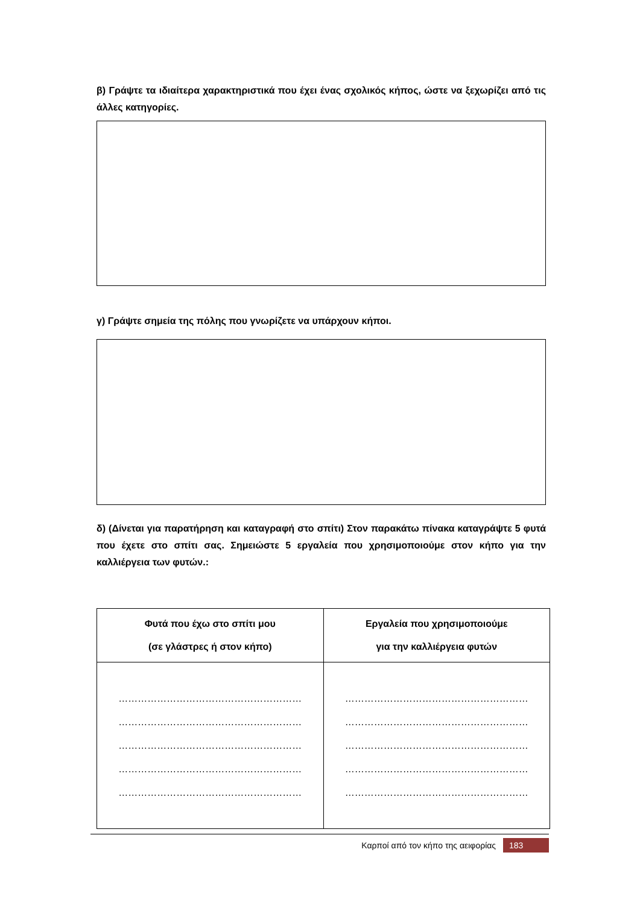β) Γράψτε τα ιδιαίτερα χαρακτηριστικά που έχει ένας σχολικός κήπος, ώστε να ξεχωρίζει από τις άλλες κατηγορίες.
γ) Γράψτε σημεία της πόλης που γνωρίζετε να υπάρχουν κήποι.
δ) (Δίνεται για παρατήρηση και καταγραφή στο σπίτι) Στον παρακάτω πίνακα καταγράψτε 5 φυτά που έχετε στο σπίτι σας. Σημειώστε 5 εργαλεία που χρησιμοποιούμε στον κήπο για την καλλιέργεια των φυτών.:
| Φυτά που έχω στο σπίτι μου (σε γλάστρες ή στον κήπο) | Εργαλεία που χρησιμοποιούμε για την καλλιέργεια φυτών |
| --- | --- |
| ………………………………………………… ………………………………………………… ………………………………………………… ………………………………………………… ………………………………………………… | ………………………………………………… ………………………………………………… ………………………………………………… ………………………………………………… ………………………………………………… |
Καρποί από τον κήπο της αειφορίας 183